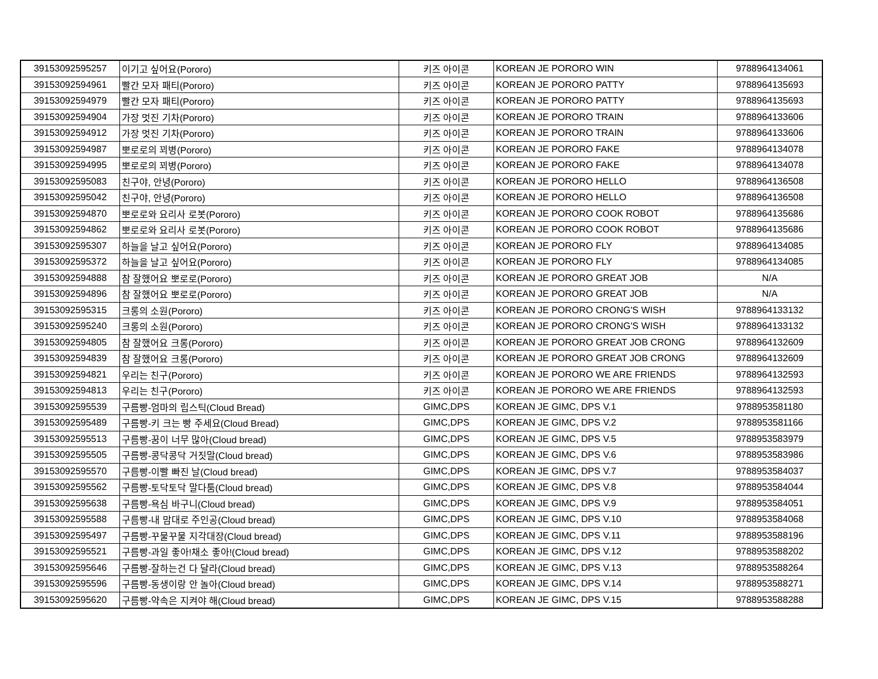| 39153092595257 | 이기고 싶어요(Pororo) | 키즈 아이콘 | KOREAN JE PORORO WIN | 9788964134061 |
| 39153092594961 | 빨간 모자 패티(Pororo) | 키즈 아이콘 | KOREAN JE PORORO PATTY | 9788964135693 |
| 39153092594979 | 빨간 모자 패티(Pororo) | 키즈 아이콘 | KOREAN JE PORORO PATTY | 9788964135693 |
| 39153092594904 | 가장 멋진 기차(Pororo) | 키즈 아이콘 | KOREAN JE PORORO TRAIN | 9788964133606 |
| 39153092594912 | 가장 멋진 기차(Pororo) | 키즈 아이콘 | KOREAN JE PORORO TRAIN | 9788964133606 |
| 39153092594987 | 뽀로로의 꾀병(Pororo) | 키즈 아이콘 | KOREAN JE PORORO FAKE | 9788964134078 |
| 39153092594995 | 뽀로로의 꾀병(Pororo) | 키즈 아이콘 | KOREAN JE PORORO FAKE | 9788964134078 |
| 39153092595083 | 친구야, 안녕(Pororo) | 키즈 아이콘 | KOREAN JE PORORO HELLO | 9788964136508 |
| 39153092595042 | 친구야, 안녕(Pororo) | 키즈 아이콘 | KOREAN JE PORORO HELLO | 9788964136508 |
| 39153092594870 | 뽀로로와 요리사 로봇(Pororo) | 키즈 아이콘 | KOREAN JE PORORO COOK ROBOT | 9788964135686 |
| 39153092594862 | 뽀로로와 요리사 로봇(Pororo) | 키즈 아이콘 | KOREAN JE PORORO COOK ROBOT | 9788964135686 |
| 39153092595307 | 하늘을 날고 싶어요(Pororo) | 키즈 아이콘 | KOREAN JE PORORO FLY | 9788964134085 |
| 39153092595372 | 하늘을 날고 싶어요(Pororo) | 키즈 아이콘 | KOREAN JE PORORO FLY | 9788964134085 |
| 39153092594888 | 참 잘했어요 뽀로로(Pororo) | 키즈 아이콘 | KOREAN JE PORORO GREAT JOB | N/A |
| 39153092594896 | 참 잘했어요 뽀로로(Pororo) | 키즈 아이콘 | KOREAN JE PORORO GREAT JOB | N/A |
| 39153092595315 | 크롱의 소원(Pororo) | 키즈 아이콘 | KOREAN JE PORORO CRONG'S WISH | 9788964133132 |
| 39153092595240 | 크롱의 소원(Pororo) | 키즈 아이콘 | KOREAN JE PORORO CRONG'S WISH | 9788964133132 |
| 39153092594805 | 참 잘했어요 크롱(Pororo) | 키즈 아이콘 | KOREAN JE PORORO GREAT JOB CRONG | 9788964132609 |
| 39153092594839 | 참 잘했어요 크롱(Pororo) | 키즈 아이콘 | KOREAN JE PORORO GREAT JOB CRONG | 9788964132609 |
| 39153092594821 | 우리는 친구(Pororo) | 키즈 아이콘 | KOREAN JE PORORO WE ARE FRIENDS | 9788964132593 |
| 39153092594813 | 우리는 친구(Pororo) | 키즈 아이콘 | KOREAN JE PORORO WE ARE FRIENDS | 9788964132593 |
| 39153092595539 | 구름빵-엄마의 립스틱(Cloud Bread) | GIMC,DPS | KOREAN JE GIMC, DPS V.1 | 9788953581180 |
| 39153092595489 | 구름빵-키 크는 빵 주세요(Cloud Bread) | GIMC,DPS | KOREAN JE GIMC, DPS V.2 | 9788953581166 |
| 39153092595513 | 구름빵-꿈이 너무 많아(Cloud bread) | GIMC,DPS | KOREAN JE GIMC, DPS V.5 | 9788953583979 |
| 39153092595505 | 구름빵-콩닥콩닥 거짓말(Cloud bread) | GIMC,DPS | KOREAN JE GIMC, DPS V.6 | 9788953583986 |
| 39153092595570 | 구름빵-이빨 빠진 날(Cloud bread) | GIMC,DPS | KOREAN JE GIMC, DPS V.7 | 9788953584037 |
| 39153092595562 | 구름빵-토닥토닥 말다툼(Cloud bread) | GIMC,DPS | KOREAN JE GIMC, DPS V.8 | 9788953584044 |
| 39153092595638 | 구름빵-욕심 바구니(Cloud bread) | GIMC,DPS | KOREAN JE GIMC, DPS V.9 | 9788953584051 |
| 39153092595588 | 구름빵-내 맘대로 주인공(Cloud bread) | GIMC,DPS | KOREAN JE GIMC, DPS V.10 | 9788953584068 |
| 39153092595497 | 구름빵-꾸물꾸물 지각대장(Cloud bread) | GIMC,DPS | KOREAN JE GIMC, DPS V.11 | 9788953588196 |
| 39153092595521 | 구름빵-과일 좋아!채소 좋아!(Cloud bread) | GIMC,DPS | KOREAN JE GIMC, DPS V.12 | 9788953588202 |
| 39153092595646 | 구름빵-잘하는건 다 달라(Cloud bread) | GIMC,DPS | KOREAN JE GIMC, DPS V.13 | 9788953588264 |
| 39153092595596 | 구름빵-동생이랑 안 놀아(Cloud bread) | GIMC,DPS | KOREAN JE GIMC, DPS V.14 | 9788953588271 |
| 39153092595620 | 구름빵-약속은 지켜야 해(Cloud bread) | GIMC,DPS | KOREAN JE GIMC, DPS V.15 | 9788953588288 |